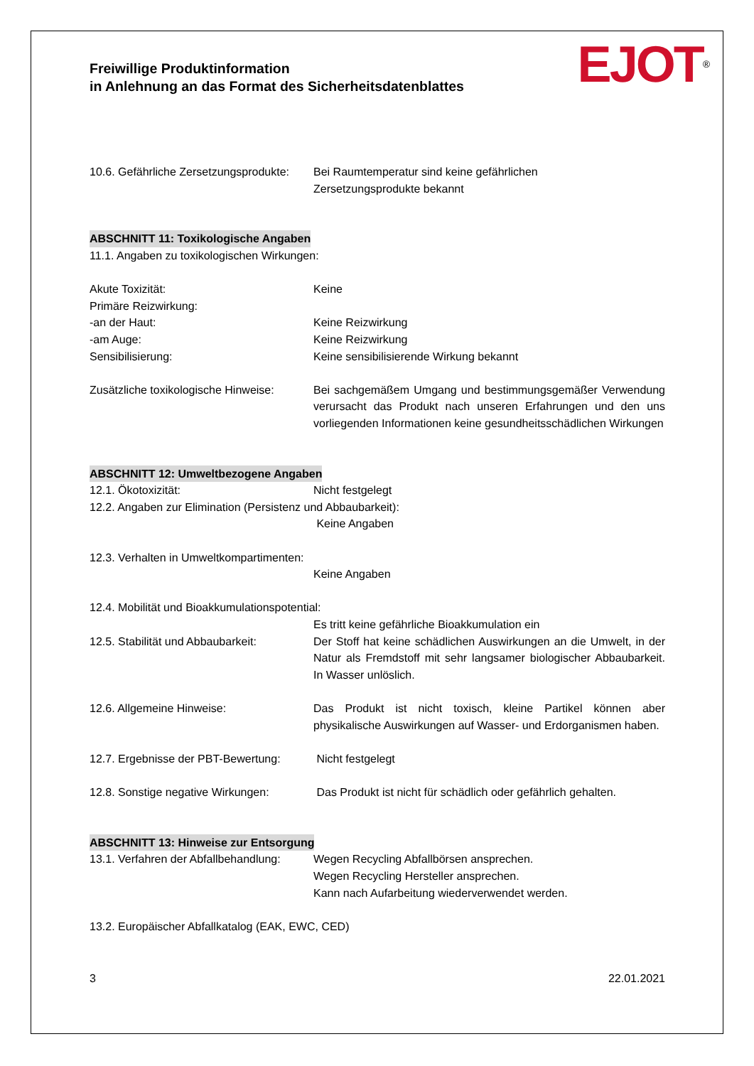Freiwillige Produktinformation
in Anlehnung an das Format des Sicherheitsdatenblattes
EJOT<sup>®</sup>
10.6. Gefährliche Zersetzungsprodukte:
Bei Raumtemperatur sind keine gefährlichen
Zersetzungsprodukte bekannt
ABSCHNITT 11: Toxikologische Angaben
11.1. Angaben zu toxikologischen Wirkungen:
Akute Toxizität: Keine
Primäre Reizwirkung:
-an der Haut: Keine Reizwirkung
-am Auge: Keine Reizwirkung
Sensibilisierung: Keine sensibilisierende Wirkung bekannt
Zusätzliche toxikologische Hinweise:
Bei sachgemäßem Umgang und bestimmungsgemäßer Verwendung verursacht das Produkt nach unseren Erfahrungen und den uns vorliegenden Informationen keine gesundheitsschädlichen Wirkungen
ABSCHNITT 12: Umweltbezogene Angaben
12.1. Ökotoxizität: Nicht festgelegt
12.2. Angaben zur Elimination (Persistenz und Abbaubarkeit):
Keine Angaben
12.3. Verhalten in Umweltkompartimenten:
Keine Angaben
12.4. Mobilität und Bioakkumulationspotential:
Es tritt keine gefährliche Bioakkumulation ein
12.5. Stabilität und Abbaubarkeit:
Der Stoff hat keine schädlichen Auswirkungen an die Umwelt, in der Natur als Fremdstoff mit sehr langsamer biologischer Abbaubarkeit. In Wasser unlöslich.
12.6. Allgemeine Hinweise: Das Produkt ist nicht toxisch, kleine Partikel können aber physikalische Auswirkungen auf Wasser- und Erdorganismen haben.
12.7. Ergebnisse der PBT-Bewertung:
Nicht festgelegt
12.8. Sonstige negative Wirkungen:
Das Produkt ist nicht für schädlich oder gefährlich gehalten.
ABSCHNITT 13: Hinweise zur Entsorgung
13.1. Verfahren der Abfallbehandlung:
Wegen Recycling Abfallbörsen ansprechen.
Wegen Recycling Hersteller ansprechen.
Kann nach Aufarbeitung wiederverwendet werden.
13.2. Europäischer Abfallkatalog (EAK, EWC, CED)
3 22.01.2021